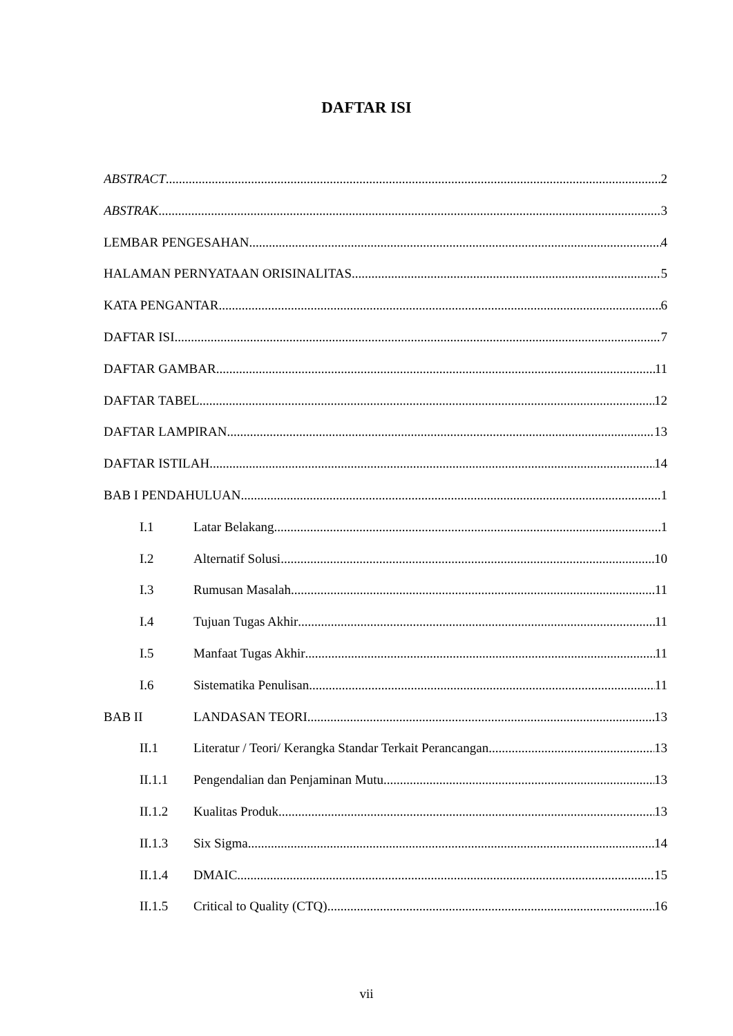DAFTAR ISI
ABSTRACT 2
ABSTRAK 3
LEMBAR PENGESAHAN 4
HALAMAN PERNYATAAN ORISINALITAS 5
KATA PENGANTAR 6
DAFTAR ISI 7
DAFTAR GAMBAR 11
DAFTAR TABEL 12
DAFTAR LAMPIRAN 13
DAFTAR ISTILAH 14
BAB I PENDAHULUAN 1
I.1 Latar Belakang 1
I.2 Alternatif Solusi 10
I.3 Rumusan Masalah 11
I.4 Tujuan Tugas Akhir 11
I.5 Manfaat Tugas Akhir 11
I.6 Sistematika Penulisan 11
BAB II LANDASAN TEORI 13
II.1 Literatur / Teori/ Kerangka Standar Terkait Perancangan 13
II.1.1 Pengendalian dan Penjaminan Mutu 13
II.1.2 Kualitas Produk 13
II.1.3 Six Sigma 14
II.1.4 DMAIC 15
II.1.5 Critical to Quality (CTQ) 16
vii